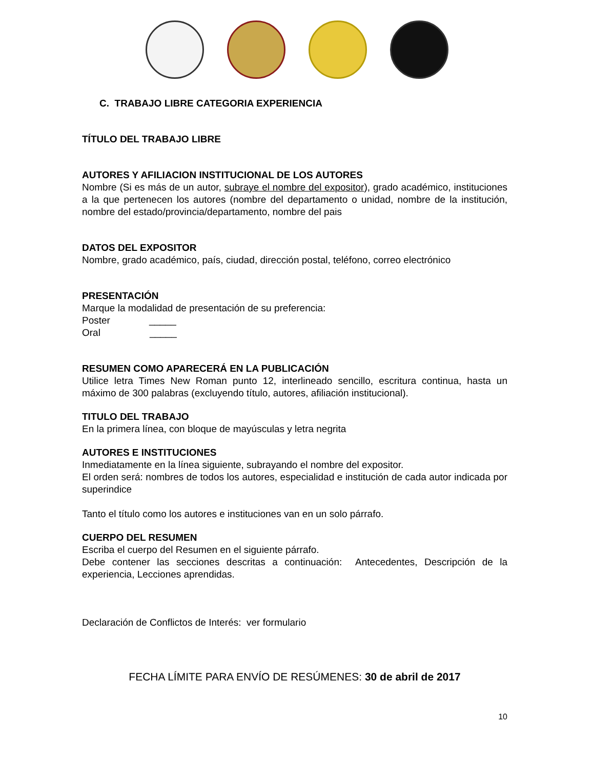C. TRABAJO LIBRE CATEGORIA EXPERIENCIA
TÍTULO DEL TRABAJO LIBRE
AUTORES Y AFILIACION INSTITUCIONAL DE LOS AUTORES
Nombre (Si es más de un autor, subraye el nombre del expositor), grado académico, instituciones a la que pertenecen los autores (nombre del departamento o unidad, nombre de la institución, nombre del estado/provincia/departamento, nombre del pais
DATOS DEL EXPOSITOR
Nombre, grado académico, país, ciudad, dirección postal, teléfono, correo electrónico
PRESENTACIÓN
Marque la modalidad de presentación de su preferencia:
Poster _____
Oral _____
RESUMEN COMO APARECERÁ EN LA PUBLICACIÓN
Utilice letra Times New Roman punto 12, interlineado sencillo, escritura continua, hasta un máximo de 300 palabras (excluyendo título, autores, afiliación institucional).
TITULO DEL TRABAJO
En la primera línea, con bloque de mayúsculas y letra negrita
AUTORES E INSTITUCIONES
Inmediatamente en la línea siguiente, subrayando el nombre del expositor.
El orden será: nombres de todos los autores, especialidad e institución de cada autor indicada por superindice
Tanto el título como los autores e instituciones van en un solo párrafo.
CUERPO DEL RESUMEN
Escriba el cuerpo del Resumen en el siguiente párrafo.
Debe contener las secciones descritas a continuación: Antecedentes, Descripción de la experiencia, Lecciones aprendidas.
Declaración de Conflictos de Interés: ver formulario
FECHA LÍMITE PARA ENVÍO DE RESÚMENES: 30 de abril de 2017
10